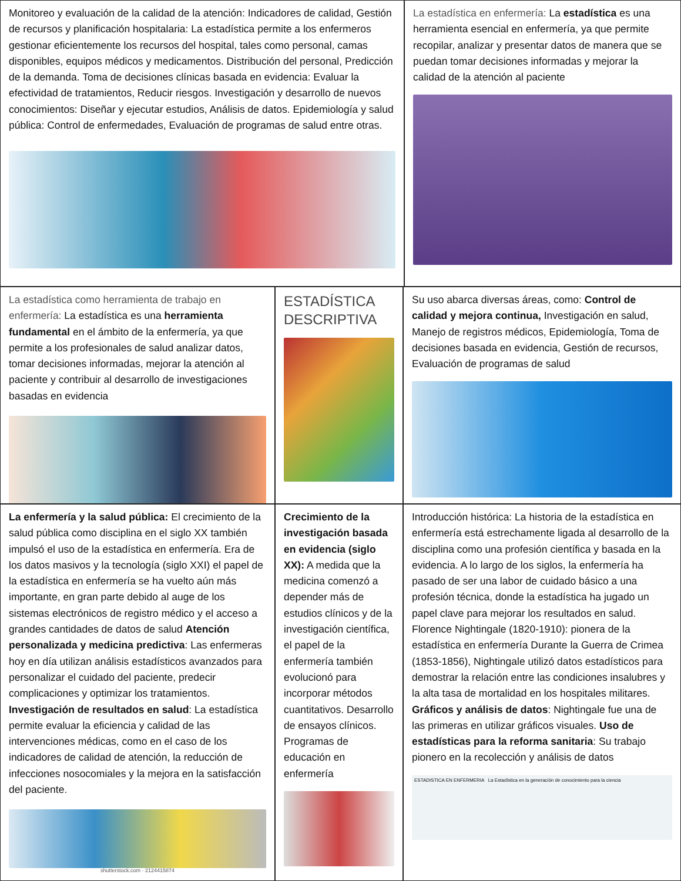Monitoreo y evaluación de la calidad de la atención: Indicadores de calidad, Gestión de recursos y planificación hospitalaria: La estadística permite a los enfermeros gestionar eficientemente los recursos del hospital, tales como personal, camas disponibles, equipos médicos y medicamentos. Distribución del personal, Predicción de la demanda. Toma de decisiones clínicas basada en evidencia: Evaluar la efectividad de tratamientos, Reducir riesgos. Investigación y desarrollo de nuevos conocimientos: Diseñar y ejecutar estudios, Análisis de datos. Epidemiología y salud pública: Control de enfermedades, Evaluación de programas de salud entre otras.
La estadística en enfermería: La estadística es una herramienta esencial en enfermería, ya que permite recopilar, analizar y presentar datos de manera que se puedan tomar decisiones informadas y mejorar la calidad de la atención al paciente
La estadística como herramienta de trabajo en enfermería: La estadística es una herramienta fundamental en el ámbito de la enfermería, ya que permite a los profesionales de salud analizar datos, tomar decisiones informadas, mejorar la atención al paciente y contribuir al desarrollo de investigaciones basadas en evidencia
ESTADÍSTICA DESCRIPTIVA
Su uso abarca diversas áreas, como: Control de calidad y mejora continua, Investigación en salud, Manejo de registros médicos, Epidemiología, Toma de decisiones basada en evidencia, Gestión de recursos, Evaluación de programas de salud
La enfermería y la salud pública: El crecimiento de la salud pública como disciplina en el siglo XX también impulsó el uso de la estadística en enfermería. Era de los datos masivos y la tecnología (siglo XXI) el papel de la estadística en enfermería se ha vuelto aún más importante, en gran parte debido al auge de los sistemas electrónicos de registro médico y el acceso a grandes cantidades de datos de salud Atención personalizada y medicina predictiva: Las enfermeras hoy en día utilizan análisis estadísticos avanzados para personalizar el cuidado del paciente, predecir complicaciones y optimizar los tratamientos. Investigación de resultados en salud: La estadística permite evaluar la eficiencia y calidad de las intervenciones médicas, como en el caso de los indicadores de calidad de atención, la reducción de infecciones nosocomiales y la mejora en la satisfacción del paciente.
shutterstock.com · 2124415874
Crecimiento de la investigación basada en evidencia (siglo XX): A medida que la medicina comenzó a depender más de estudios clínicos y de la investigación científica, el papel de la enfermería también evolucionó para incorporar métodos cuantitativos. Desarrollo de ensayos clínicos. Programas de educación en enfermería
Introducción histórica: La historia de la estadística en enfermería está estrechamente ligada al desarrollo de la disciplina como una profesión científica y basada en la evidencia. A lo largo de los siglos, la enfermería ha pasado de ser una labor de cuidado básico a una profesión técnica, donde la estadística ha jugado un papel clave para mejorar los resultados en salud. Florence Nightingale (1820-1910): pionera de la estadística en enfermería Durante la Guerra de Crimea (1853-1856), Nightingale utilizó datos estadísticos para demostrar la relación entre las condiciones insalubres y la alta tasa de mortalidad en los hospitales militares. Gráficos y análisis de datos: Nightingale fue una de las primeras en utilizar gráficos visuales. Uso de estadísticas para la reforma sanitaria: Su trabajo pionero en la recolección y análisis de datos
ESTADISTICA EN ENFERMERIA La Estadística en la generación de conocimiento para la ciencia